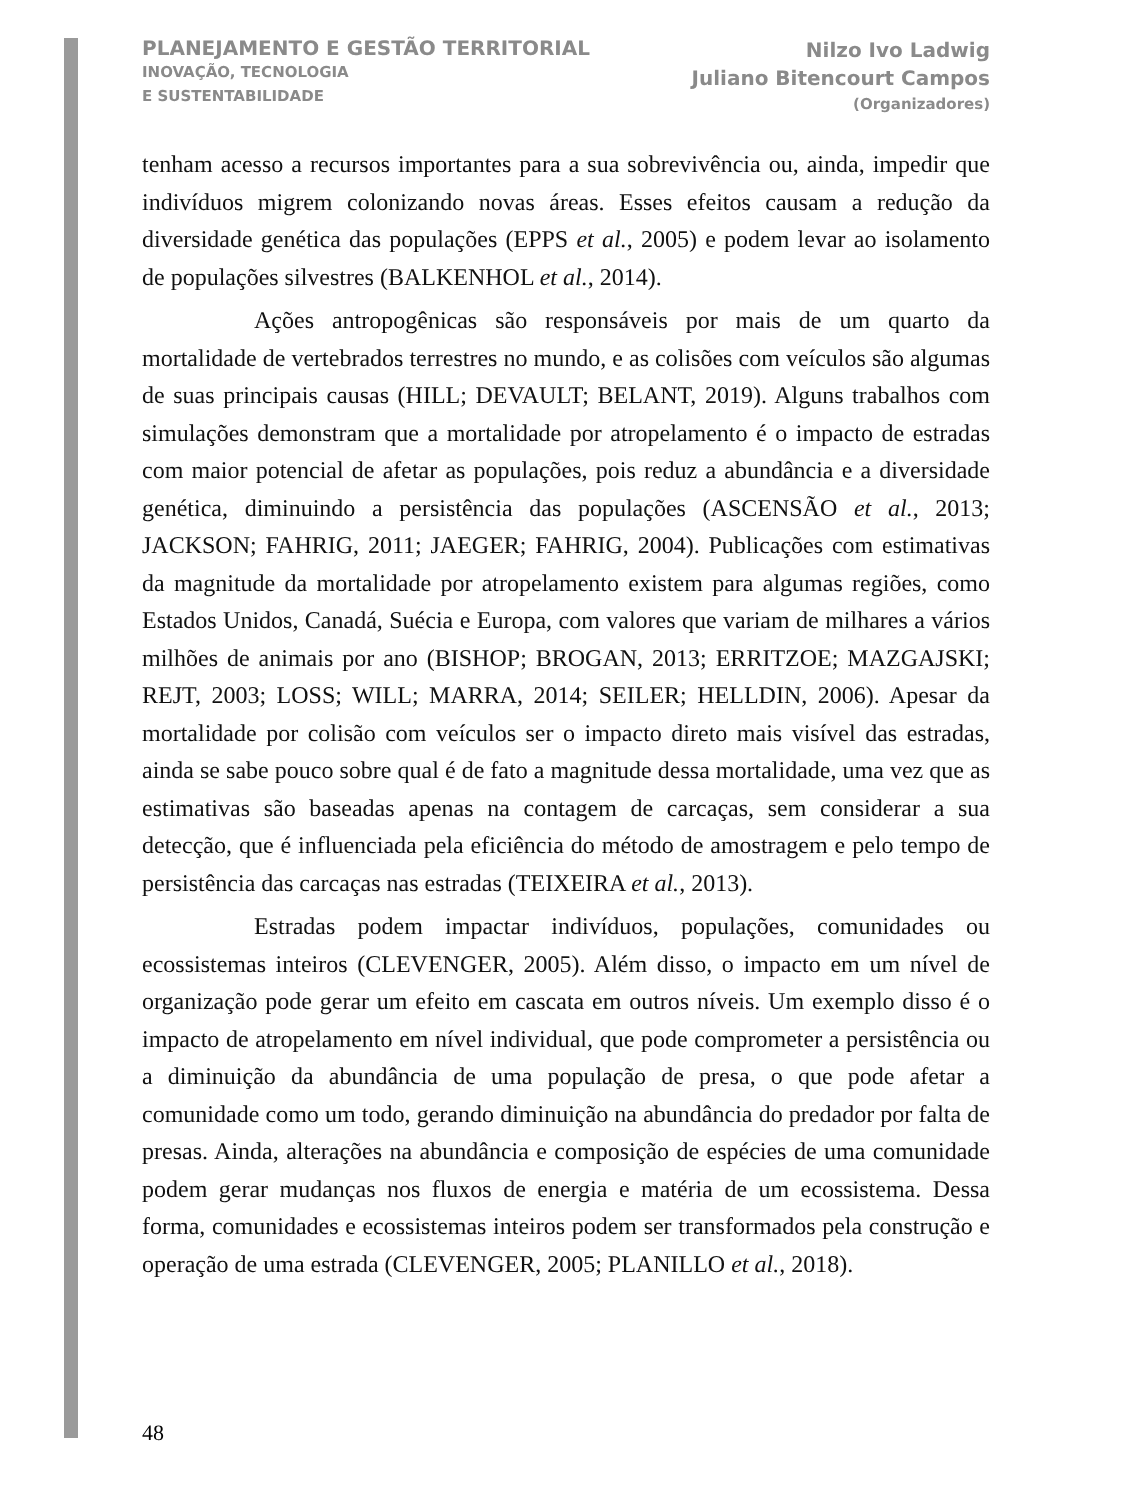PLANEJAMENTO E GESTÃO TERRITORIAL
INOVAÇÃO, TECNOLOGIA
E SUSTENTABILIDADE
Nilzo Ivo Ladwig
Juliano Bitencourt Campos
(Organizadores)
tenham acesso a recursos importantes para a sua sobrevivência ou, ainda, impedir que indivíduos migrem colonizando novas áreas. Esses efeitos causam a redução da diversidade genética das populações (EPPS et al., 2005) e podem levar ao isolamento de populações silvestres (BALKENHOL et al., 2014).
Ações antropogênicas são responsáveis por mais de um quarto da mortalidade de vertebrados terrestres no mundo, e as colisões com veículos são algumas de suas principais causas (HILL; DEVAULT; BELANT, 2019). Alguns trabalhos com simulações demonstram que a mortalidade por atropelamento é o impacto de estradas com maior potencial de afetar as populações, pois reduz a abundância e a diversidade genética, diminuindo a persistência das populações (ASCENSÃO et al., 2013; JACKSON; FAHRIG, 2011; JAEGER; FAHRIG, 2004). Publicações com estimativas da magnitude da mortalidade por atropelamento existem para algumas regiões, como Estados Unidos, Canadá, Suécia e Europa, com valores que variam de milhares a vários milhões de animais por ano (BISHOP; BROGAN, 2013; ERRITZOE; MAZGAJSKI; REJT, 2003; LOSS; WILL; MARRA, 2014; SEILER; HELLDIN, 2006). Apesar da mortalidade por colisão com veículos ser o impacto direto mais visível das estradas, ainda se sabe pouco sobre qual é de fato a magnitude dessa mortalidade, uma vez que as estimativas são baseadas apenas na contagem de carcaças, sem considerar a sua detecção, que é influenciada pela eficiência do método de amostragem e pelo tempo de persistência das carcaças nas estradas (TEIXEIRA et al., 2013).
Estradas podem impactar indivíduos, populações, comunidades ou ecossistemas inteiros (CLEVENGER, 2005). Além disso, o impacto em um nível de organização pode gerar um efeito em cascata em outros níveis. Um exemplo disso é o impacto de atropelamento em nível individual, que pode comprometer a persistência ou a diminuição da abundância de uma população de presa, o que pode afetar a comunidade como um todo, gerando diminuição na abundância do predador por falta de presas. Ainda, alterações na abundância e composição de espécies de uma comunidade podem gerar mudanças nos fluxos de energia e matéria de um ecossistema. Dessa forma, comunidades e ecossistemas inteiros podem ser transformados pela construção e operação de uma estrada (CLEVENGER, 2005; PLANILLO et al., 2018).
48